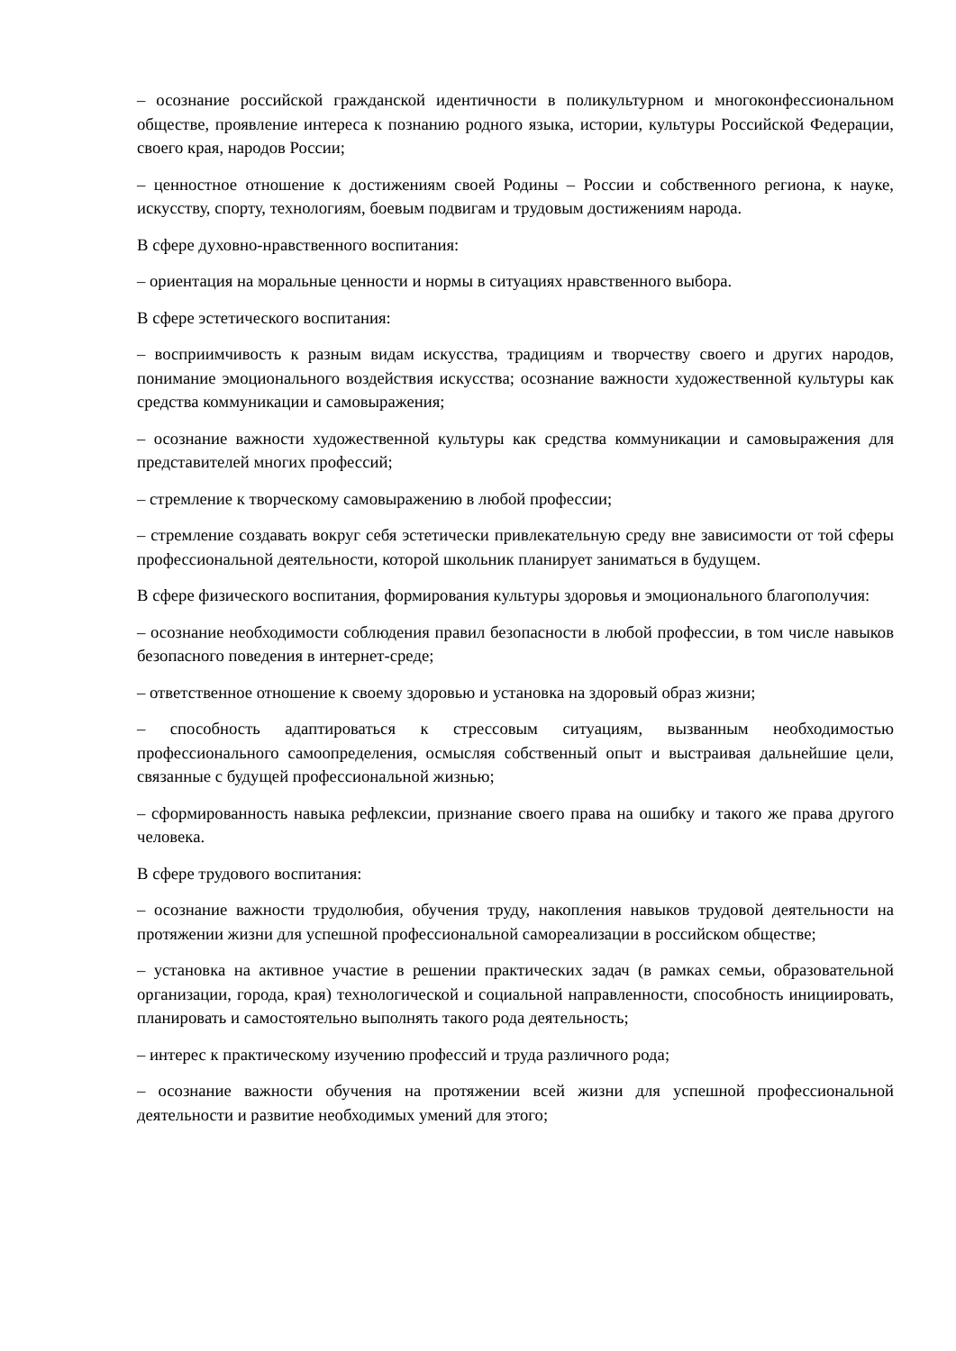– осознание российской гражданской идентичности в поликультурном и многоконфессиональном обществе, проявление интереса к познанию родного языка, истории, культуры Российской Федерации, своего края, народов России;
– ценностное отношение к достижениям своей Родины – России и собственного региона, к науке, искусству, спорту, технологиям, боевым подвигам и трудовым достижениям народа.
В сфере духовно-нравственного воспитания:
– ориентация на моральные ценности и нормы в ситуациях нравственного выбора.
В сфере эстетического воспитания:
– восприимчивость к разным видам искусства, традициям и творчеству своего и других народов, понимание эмоционального воздействия искусства; осознание важности художественной культуры как средства коммуникации и самовыражения;
– осознание важности художественной культуры как средства коммуникации и самовыражения для представителей многих профессий;
– стремление к творческому самовыражению в любой профессии;
– стремление создавать вокруг себя эстетически привлекательную среду вне зависимости от той сферы профессиональной деятельности, которой школьник планирует заниматься в будущем.
В сфере физического воспитания, формирования культуры здоровья и эмоционального благополучия:
– осознание необходимости соблюдения правил безопасности в любой профессии, в том числе навыков безопасного поведения в интернет-среде;
– ответственное отношение к своему здоровью и установка на здоровый образ жизни;
– способность адаптироваться к стрессовым ситуациям, вызванным необходимостью профессионального самоопределения, осмысляя собственный опыт и выстраивая дальнейшие цели, связанные с будущей профессиональной жизнью;
– сформированность навыка рефлексии, признание своего права на ошибку и такого же права другого человека.
В сфере трудового воспитания:
– осознание важности трудолюбия, обучения труду, накопления навыков трудовой деятельности на протяжении жизни для успешной профессиональной самореализации в российском обществе;
– установка на активное участие в решении практических задач (в рамках семьи, образовательной организации, города, края) технологической и социальной направленности, способность инициировать, планировать и самостоятельно выполнять такого рода деятельность;
– интерес к практическому изучению профессий и труда различного рода;
– осознание важности обучения на протяжении всей жизни для успешной профессиональной деятельности и развитие необходимых умений для этого;